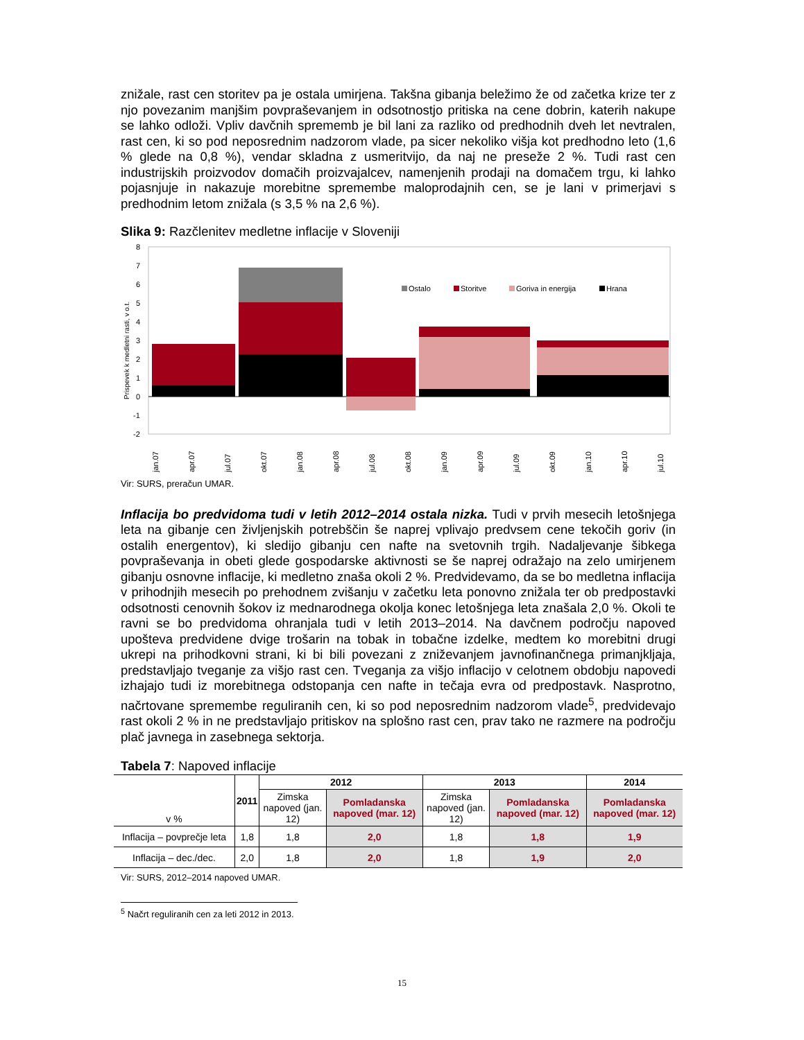znižale, rast cen storitev pa je ostala umirjena. Takšna gibanja beležimo že od začetka krize ter z njo povezanim manjšim povpraševanjem in odsotnostjo pritiska na cene dobrin, katerih nakupe se lahko odloži. Vpliv davčnih sprememb je bil lani za razliko od predhodnih dveh let nevtralen, rast cen, ki so pod neposrednim nadzorom vlade, pa sicer nekoliko višja kot predhodno leto (1,6 % glede na 0,8 %), vendar skladna z usmeritvijo, da naj ne preseže 2 %. Tudi rast cen industrijskih proizvodov domačih proizvajalcev, namenjenih prodaji na domačem trgu, ki lahko pojasnjuje in nakazuje morebitne spremembe maloprodajnih cen, se je lani v primerjavi s predhodnim letom znižala (s 3,5 % na 2,6 %).
Slika 9: Razčlenitev medletne inflacije v Sloveniji
8
7
6
5
4
3
2
1
0
-1
-2
Prispevek k medletni rasti, v o.t.
Ostalo
Storitve
Goriva in energija
Hrana
jan.07
apr.07
jul.07
okt.07
jan.08
apr.08
jul.08
okt.08
jan.09
apr.09
jul.09
okt.09
jan.10
apr.10
jul.10
okt.10 jan.11 apr.11 jul.11 okt.11 jan.12
Vir: SURS, preračun UMAR.
Inflacija bo predvidoma tudi v letih 2012–2014 ostala nizka. Tudi v prvih mesecih letošnjega leta na gibanje cen življenjskih potrebščin še naprej vplivajo predvsem cene tekočih goriv (in ostalih energentov), ki sledijo gibanju cen nafte na svetovnih trgih. Nadaljevanje šibkega povpraševanja in obeti glede gospodarske aktivnosti se še naprej odražajo na zelo umirjenem gibanju osnovne inflacije, ki medletno znaša okoli 2 %. Predvidevamo, da se bo medletna inflacija v prihodnjih mesecih po prehodnem zvišanju v začetku leta ponovno znižala ter ob predpostavki odsotnosti cenovnih šokov iz mednarodnega okolja konec letošnjega leta znašala 2,0 %. Okoli te ravni se bo predvidoma ohranjala tudi v letih 2013–2014. Na davčnem področju napoved upošteva predvidene dvige trošarin na tobak in tobačne izdelke, medtem ko morebitni drugi ukrepi na prihodkovni strani, ki bi bili povezani z zniževanjem javnofinančnega primanjkljaja, predstavljajo tveganje za višjo rast cen. Tveganja za višjo inflacijo v celotnem obdobju napovedi izhajajo tudi iz morebitnega odstopanja cen nafte in tečaja evra od predpostavk. Nasprotno, načrtovane spremembe reguliranih cen, ki so pod neposrednim nadzorom vlade<sup>5</sup>, predvidevajo rast okoli 2 % in ne predstavljajo pritiskov na splošno rast cen, prav tako ne razmere na področju plač javnega in zasebnega sektorja.
Tabela 7: Napoved inflacije
| v % | 2011 | 2012 | | 2013 | | 2014 |
| --- | --- | --- | --- | --- | --- | --- |
| | | Zimska napoved (jan. 12) | Pomladanska napoved (mar. 12) | Zimska napoved (jan. 12) | Pomladanska napoved (mar. 12) | Pomladanska napoved (mar. 12) |
| Inflacija – povprečje leta | 1,8 | 1,8 | 2,0 | 1,8 | 1,8 | 1,9 |
| Inflacija – dec./dec. | 2,0 | 1,8 | 2,0 | 1,8 | 1,9 | 2,0 |
Vir: SURS, 2012–2014 napoved UMAR.
<sup>5</sup> Načrt reguliranih cen za leti 2012 in 2013.
15